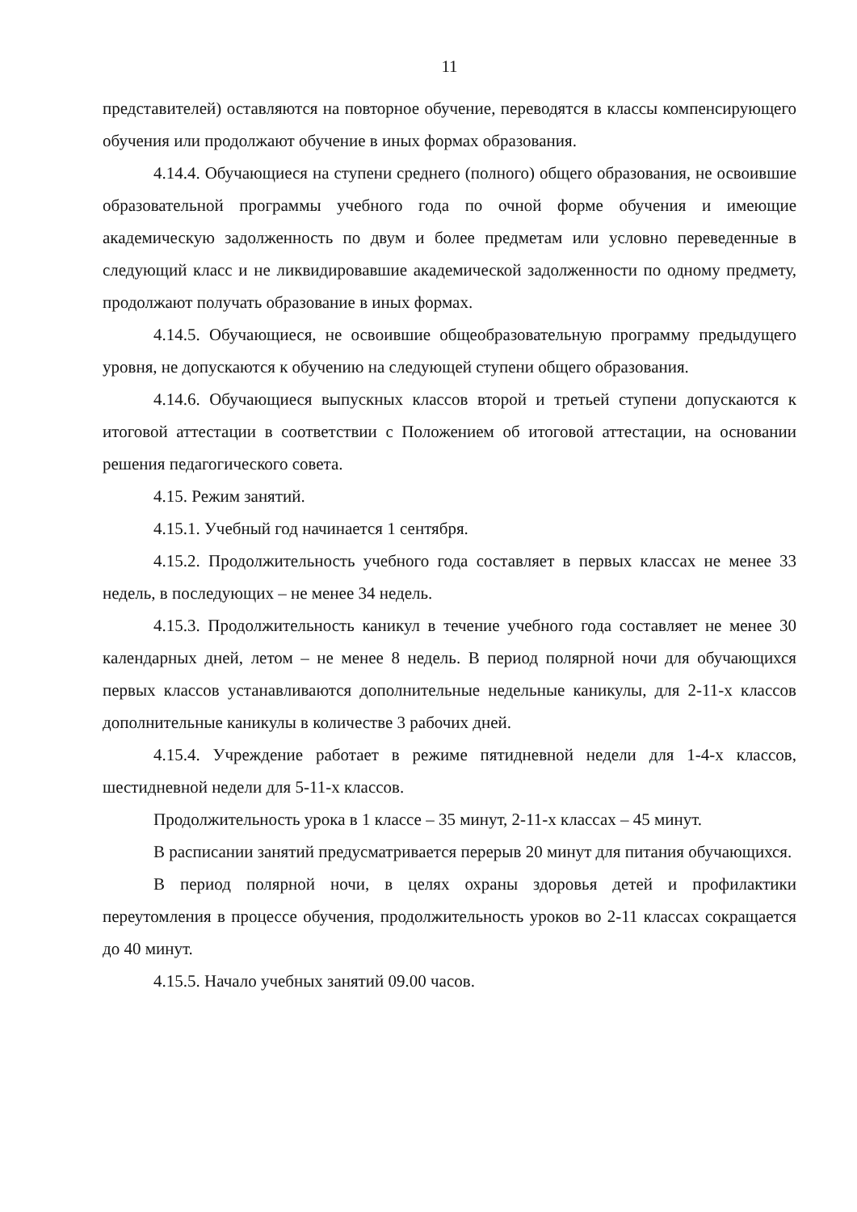11
представителей) оставляются на повторное обучение, переводятся в классы компенсирующего обучения или продолжают обучение в иных формах образования.
4.14.4. Обучающиеся на ступени среднего (полного) общего образования, не освоившие образовательной программы учебного года по очной форме обучения и имеющие академическую задолженность по двум и более предметам или условно переведенные в следующий класс и не ликвидировавшие академической задолженности по одному предмету, продолжают получать образование в иных формах.
4.14.5. Обучающиеся, не освоившие общеобразовательную программу предыдущего уровня, не допускаются к обучению на следующей ступени общего образования.
4.14.6. Обучающиеся выпускных классов второй и третьей ступени допускаются к итоговой аттестации в соответствии с Положением об итоговой аттестации, на основании решения педагогического совета.
4.15. Режим занятий.
4.15.1. Учебный год начинается 1 сентября.
4.15.2. Продолжительность учебного года составляет в первых классах не менее 33 недель, в последующих – не менее 34 недель.
4.15.3. Продолжительность каникул в течение учебного года составляет не менее 30 календарных дней, летом – не менее 8 недель. В период полярной ночи для обучающихся первых классов устанавливаются дополнительные недельные каникулы, для 2-11-х классов дополнительные каникулы в количестве 3 рабочих дней.
4.15.4. Учреждение работает в режиме пятидневной недели для 1-4-х классов, шестидневной недели для 5-11-х классов.
Продолжительность урока в 1 классе – 35 минут, 2-11-х классах – 45 минут.
В расписании занятий предусматривается перерыв 20 минут для питания обучающихся.
В период полярной ночи, в целях охраны здоровья детей и профилактики переутомления в процессе обучения, продолжительность уроков во 2-11 классах сокращается до 40 минут.
4.15.5. Начало учебных занятий 09.00 часов.